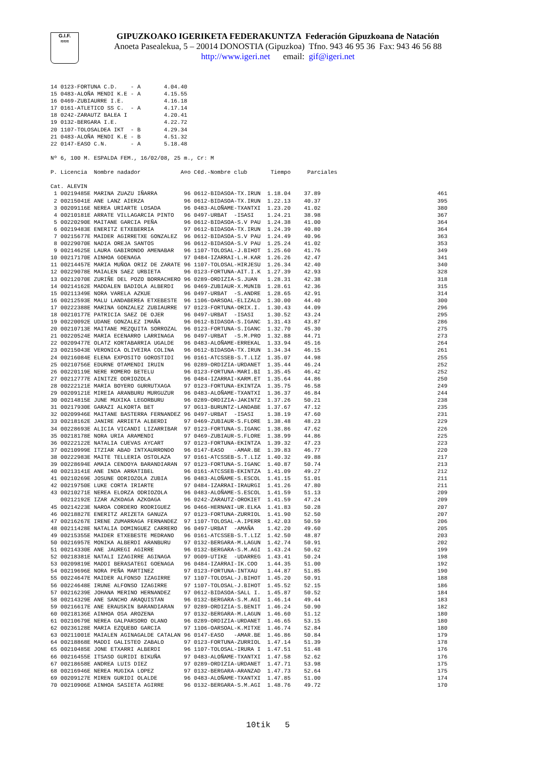G.I.F.
≈≈≈
GIPUZKOAKO IGERIKETA FEDERAKUNTZA Federación Gipuzkoana de Natación
Anoeta Pasealekua, 5 – 20014 DONOSTIA (Gipuzkoa) Tfno. 943 46 95 36 Fax: 943 46 56 88
http://www.igeri.net email: gif@igeri.net
14 0123-FORTUNA C.D.    - A       4.04.40
15 0483-ALOÑA MENDI K.E - A       4.15.55
16 0469-ZUBIAURRE I.E.            4.16.18
17 0161-ATLETICO SS C.  - A       4.17.14
18 0242-ZARAUTZ BALEA I           4.20.41
19 0132-BERGARA I.E.              4.22.72
20 1107-TOLOSALDEA IKT  - B       4.29.34
21 0483-ALOÑA MENDI K.E - B       4.51.32
22 0147-EASO C.N.       - A       5.18.48

Nº 6, 100 M. ESPALDA FEM., 16/02/08, 25 m., Cr: M

P. Licencia  Nombre nadador            A¤o C¢d.-Nombre club       Tiempo     Parciales

Cat. ALEVIN
 1 00219485E MARINA ZUAZU IÑARRA        96 0612-BIDASOA-TX.IRUN  1.18.04    37.89                                   461
 2 00215041E ANE LANZ AIERZA            96 0612-BIDASOA-TX.IRUN  1.22.13    40.37                                   395
 3 00209116E NEREA URIARTE LOSADA       96 0483-ALOÑAME-TXANTXI  1.23.20    41.02                                   380
 4 00210181E ARRATE VILLAGARCIA PINTO   96 0497-URBAT  -ISASI    1.24.21    38.98                                   367
 5 00220290E MAITANE GARCIA PEÑA        96 0612-BIDASOA-S.V PAU  1.24.38    41.00                                   364
 6 00219483E ENERITZ ETXEBERRIA         97 0612-BIDASOA-TX.IRUN  1.24.39    40.80                                   364
 7 00215677E MAIDER AGIRRETXE GONZALEZ  96 0612-BIDASOA-S.V PAU  1.24.49    40.96                                   363
 8 00229070E NADIA OREJA SANTOS         96 0612-BIDASOA-S.V PAU  1.25.24    41.02                                   353
 9 00214625E LAURA GABIRONDO AMENABAR   96 1107-TOLOSAL-J.BIHOT  1.25.60    41.76                                   349
10 00217170E AINHOA GOENAGA             97 0484-IZARRAI-L.H.KAR  1.26.26    42.47                                   341
11 00214457E MARIA MUÑOA ORIZ DE ZARATE 96 1107-TOLOSAL-HIRJESU  1.26.34    42.40                                   340
12 00229078E MAIALEN SAEZ URBIETA       96 0123-FORTUNA-AIT.I.K  1.27.39    42.93                                   328
13 00212070E ZURIÑE DEL POZO BORRACHERO 96 0289-ORDIZIA-S.JUAN   1.28.31    42.38                                   318
14 00214162E MADDALEN BADIOLA ALBERDI   96 0469-ZUBIAUR-X.MUNIB  1.28.61    42.36                                   315
15 00211349E NORA VARELA AZKUE          96 0497-URBAT  -S.ANDRE  1.28.65    42.91                                   314
16 00212593E MALU LANDABEREA ETXEBESTE  96 1106-OARSOAL-ELIZALD  1.30.00    44.40                                   300
17 00222388E MARINA GONZALEZ ZUBIAURRE  97 0123-FORTUNA-ORIX.I.  1.30.43    44.09                                   296
18 00210177E PATRICIA SAEZ DE OJER      96 0497-URBAT  -ISASI    1.30.52    43.24                                   295
19 00220092E UDANE GONZALEZ IMAÑA       96 0612-BIDASOA-S.IGANC  1.31.43    43.87                                   286
20 00210713E MAITANE MEZQUITA SORROZAL  96 0123-FORTUNA-S.IGANC  1.32.70    45.30                                   275
21 00220524E MARIA ECENARRO LARRINAGA   96 0497-URBAT  -S.M.PRO  1.32.88    44.71                                   273
22 00209477E OLATZ KORTABARRIA UGALDE   96 0483-ALOÑAME-ERREKAL  1.33.94    45.16                                   264
23 00215043E VERONICA OLIVEIRA COLINA   96 0612-BIDASOA-TX.IRUN  1.34.34    46.15                                   261
24 00216084E ELENA EXPOSITO GOROSTIDI   96 0161-ATCSSEB-S.T.LIZ  1.35.07    44.98                                   255
25 00210756E EDURNE OTAMENDI IRUIN      96 0289-ORDIZIA-URDANET  1.35.44    46.24                                   252
26 00220119E NERE ROMERO BETELU         96 0123-FORTUNA-MARI.BI  1.35.45    46.42                                   252
27 00212777E AINITZE ODRIOZOLA          96 0484-IZARRAI-KARM.ET  1.35.64    44.86                                   250
28 00222121E MARIA BOYERO GURRUTXAGA    97 0123-FORTUNA-EKINTZA  1.35.75    46.58                                   249
29 00209121E MIREIA ARANBURU MURGUZUR   96 0483-ALOÑAME-TXANTXI  1.36.37    46.84                                   244
30 00214815E JUNE MUXIKA LEGORBURU      96 0289-ORDIZIA-JAKINTZ  1.37.26    50.21                                   238
31 00217930E GARAZI ALKORTA BET         97 0G13-BURUNTZ-LANDABE  1.37.67    47.12                                   235
32 00209946E MAITANE BASTERRA FERNANDEZ 96 0497-URBAT  -ISASI    1.38.19    47.60                                   231
33 00218162E JANIRE ARRIETA ALBERDI     97 0469-ZUBIAUR-S.FLORE  1.38.48    48.23                                   229
34 00228693E ALICIA VICANDI LIZARRIBAR  97 0123-FORTUNA-S.IGANC  1.38.86    47.62                                   226
35 00218178E NORA URIA ARAMENDI         97 0469-ZUBIAUR-S.FLORE  1.38.99    44.86                                   225
36 00222122E NATALIA CUEVAS AYCART      97 0123-FORTUNA-EKINTZA  1.39.32    47.23                                   223
37 00210999E ITZIAR ABAD INTXAURRONDO   96 0147-EASO   -AMAR.BE  1.39.83    46.77                                   220
38 00222983E MAITE TELLERIA OSTOLAZA    97 0161-ATCSSEB-S.T.LIZ  1.40.32    49.88                                   217
39 00228694E AMAIA CENDOYA BARANDIARAN  97 0123-FORTUNA-S.IGANC  1.40.87    50.74                                   213
40 00213141E ANE INDA ARRATIBEL         96 0161-ATCSSEB-EKINTZA  1.41.09    49.27                                   212
41 00210269E JOSUNE ODRIOZOLA ZUBIA     96 0483-ALOÑAME-S.ESCOL  1.41.15    51.01                                   211
42 00219750E LUKE CORTA IRIARTE         97 0484-IZARRAI-IRAURGI  1.41.26    47.80                                   211
43 00210271E NEREA ELORZA ODRIOZOLA     96 0483-ALOÑAME-S.ESCOL  1.41.59    51.13                                   209
   00212192E IZAR AZKOAGA AZKOAGA       96 0242-ZARAUTZ-OROKIET  1.41.59    47.24                                   209
45 00214223E NAROA CORDERO RODRIGUEZ    96 0466-HERNANI-UR.ELKA  1.41.83    50.28                                   207
46 00218827E ENERITZ ARIZETA GANUZA     97 0123-FORTUNA-ZURRIOL  1.41.90    52.50                                   207
47 00216267E IRENE ZUMARRAGA FERNANDEZ  97 1107-TOLOSAL-A.IPERR  1.42.03    50.59                                   206
48 00211428E NATALIA DOMINGUEZ CARRERO  96 0497-URBAT  -AMAÑA    1.42.20    49.60                                   205
49 00215355E MAIDER ETXEBESTE MEDRANO   96 0161-ATCSSEB-S.T.LIZ  1.42.50    48.87                                   203
50 00216957E MONIKA ALBERDI ARANBURU    97 0132-BERGARA-M.LAGUN  1.42.74    50.91                                   202
51 00214330E ANE JAUREGI AGIRRE         96 0132-BERGARA-S.M.AGI  1.43.24    50.62                                   199
52 00218381E NATALI IZAGIRRE AGINAGA    97 0G09-UTIKE  -UDARREG  1.43.41    50.24                                   198
53 00209819E MADDI BERASATEGI GOENAGA   96 0484-IZARRAI-IK.COO   1.44.35    51.00                                   192
54 00219696E NORA PEÑA MARTINEZ         97 0123-FORTUNA-INTXAU   1.44.87    51.85                                   190
55 00224647E MAIDER ALFONSO IZAGIRRE    97 1107-TOLOSAL-J.BIHOT  1.45.20    50.91                                   188
56 00224648E IRUNE ALFONSO IZAGIRRE     97 1107-TOLOSAL-J.BIHOT  1.45.52    52.15                                   186
57 00216239E JOHANA MERINO HERNANDEZ    97 0612-BIDASOA-SALL I.  1.45.87    50.52                                   184
58 00214329E ANE SANCHO ARAQUISTAN      96 0132-BERGARA-S.M.AGI  1.46.14    49.44                                   183
59 00216617E ANE ERAUSKIN BARANDIARAN   97 0289-ORDIZIA-S.BENIT  1.46.24    50.90                                   182
60 00218136E AINHOA OSA AROZENA         97 0132-BERGARA-M.LAGUN  1.46.60    51.12                                   180
61 00210679E NEREA GALPARSORO OLANO     96 0289-ORDIZIA-URDANET  1.46.65    53.15                                   180
62 00236128E MARIA EZQUEBO GARCIA       97 1106-OARSOAL-K.MITXE  1.46.74    52.84                                   180
63 00211001E MAIALEN AGINAGALDE CATALAN 96 0147-EASO   -AMAR.BE  1.46.86    50.84                                   179
64 00218868E MADDI GALISTEO ZABALO      97 0123-FORTUNA-ZURRIOL  1.47.14    51.39                                   178
65 00210485E JONE ETXARRI ALBERDI       96 1107-TOLOSAL-IRURA I  1.47.51    51.48                                   176
66 00216455E ITSASO GURIDI BIKUÑA       97 0483-ALOÑAME-TXANTXI  1.47.58    52.62                                   176
67 00218658E ANDREA LUIS DIEZ           97 0289-ORDIZIA-URDANET  1.47.71    53.98                                   175
68 00216946E NEREA MUGIKA LOPEZ         97 0132-BERGARA-ARANZAD  1.47.73    52.64                                   175
69 00209127E MIREN GURIDI OLALDE        96 0483-ALOÑAME-TXANTXI  1.47.85    51.00                                   174
70 00210906E AINHOA SASIETA AGIRRE      96 0132-BERGARA-S.M.AGI  1.48.76    49.72                                   170
10tik 5